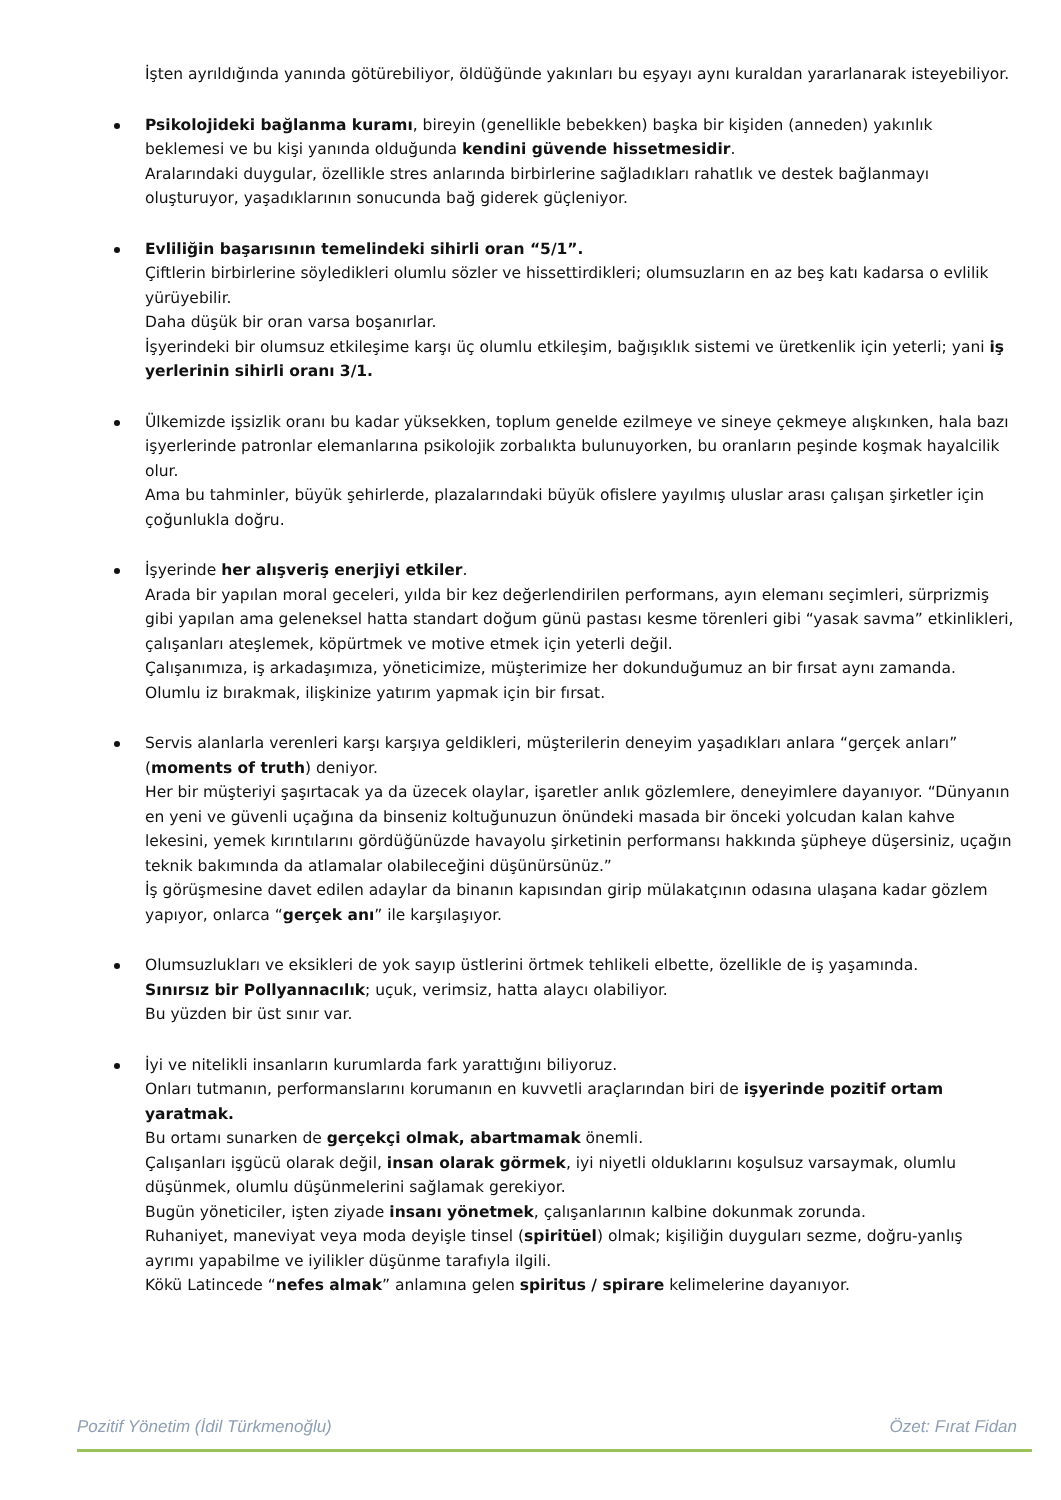İşten ayrıldığında yanında götürebiliyor, öldüğünde yakınları bu eşyayı aynı kuraldan yararlanarak isteyebiliyor.
Psikolojideki bağlanma kuramı, bireyin (genellikle bebekken) başka bir kişiden (anneden) yakınlık beklemesi ve bu kişi yanında olduğunda kendini güvende hissetmesidir.
Aralarındaki duygular, özellikle stres anlarında birbirlerine sağladıkları rahatlık ve destek bağlanmayı oluşturuyor, yaşadıklarının sonucunda bağ giderek güçleniyor.
Evliliğin başarısının temelindeki sihirli oran “5/1”.
Çiftlerin birbirlerine söyledikleri olumlu sözler ve hissettirdikleri; olumsuzların en az beş katı kadarsa o evlilik yürüyebilir.
Daha düşük bir oran varsa boşanırlar.
İşyerindeki bir olumsuz etkileşime karşı üç olumlu etkileşim, bağışıklık sistemi ve üretkenlik için yeterli; yani iş yerlerinin sihirli oranı 3/1.
Ülkemizde işsizlik oranı bu kadar yüksekken, toplum genelde ezilmeye ve sineye çekmeye alışkınken, hala bazı işyerlerinde patronlar elemanlarına psikolojik zorbalıkta bulunuyorken, bu oranların peşinde koşmak hayalcilik olur.
Ama bu tahminler, büyük şehirlerde, plazalarındaki büyük ofislere yayılmış uluslar arası çalışan şirketler için çoğunlukla doğru.
İşyerinde her alışveriş enerjiyi etkiler.
Arada bir yapılan moral geceleri, yılda bir kez değerlendirilen performans, ayın elemanı seçimleri, sürprizmiş gibi yapılan ama geleneksel hatta standart doğum günü pastası kesme törenleri gibi “yasak savma” etkinlikleri, çalışanları ateşlemek, köpürtmek ve motive etmek için yeterli değil.
Çalışanımıza, iş arkadaşımıza, yöneticimize, müşterimize her dokunduğumuz an bir fırsat aynı zamanda.
Olumlu iz bırakmak, ilişkinize yatırım yapmak için bir fırsat.
Servis alanlarla verenleri karşı karşıya geldikleri, müşterilerin deneyim yaşadıkları anlara “gerçek anları” (moments of truth) deniyor.
Her bir müşteriyi şaşırtacak ya da üzecek olaylar, işaretler anlık gözlemlere, deneyimlere dayanıyor. “Dünyanın en yeni ve güvenli uçağına da binseniz koltuğunuzun önündeki masada bir önceki yolcudan kalan kahve lekesini, yemek kırıntılarını gördüğünüzde havayolu şirketinin performansı hakkında şüpheye düşersiniz, uçağın teknik bakımında da atlamalar olabileceğini düşünürsünüz.”
İş görüşmesine davet edilen adaylar da binanın kapısından girip mülakatçının odasına ulaşana kadar gözlem yapıyor, onlarca “gerçek anı” ile karşılaşıyor.
Olumsuzlukları ve eksikleri de yok sayıp üstlerini örtmek tehlikeli elbette, özellikle de iş yaşamında.
Sınırsız bir Pollyannacılık; uçuk, verimsiz, hatta alaycı olabiliyor.
Bu yüzden bir üst sınır var.
İyi ve nitelikli insanların kurumlarda fark yarattığını biliyoruz.
Onları tutmanın, performanslarını korumanın en kuvvetli araçlarından biri de işyerinde pozitif ortam yaratmak.
Bu ortamı sunarken de gerçekçi olmak, abartmamak önemli.
Çalışanları işgücü olarak değil, insan olarak görmek, iyi niyetli olduklarını koşulsuz varsaymak, olumlu düşünmek, olumlu düşünmelerini sağlamak gerekiyor.
Bugün yöneticiler, işten ziyade insanı yönetmek, çalışanlarının kalbine dokunmak zorunda.
Ruhaniyet, maneviyat veya moda deyişle tinsel (spiritüel) olmak; kişiliğin duyguları sezme, doğru-yanlış ayrımı yapabilme ve iyilikler düşünme tarafıyla ilgili.
Kökü Latincede “nefes almak” anlamına gelen spiritus / spirare kelimelerine dayanıyor.
Pozitif Yönetim (İdil Türkmenoğlu) Özet: Fırat Fidan